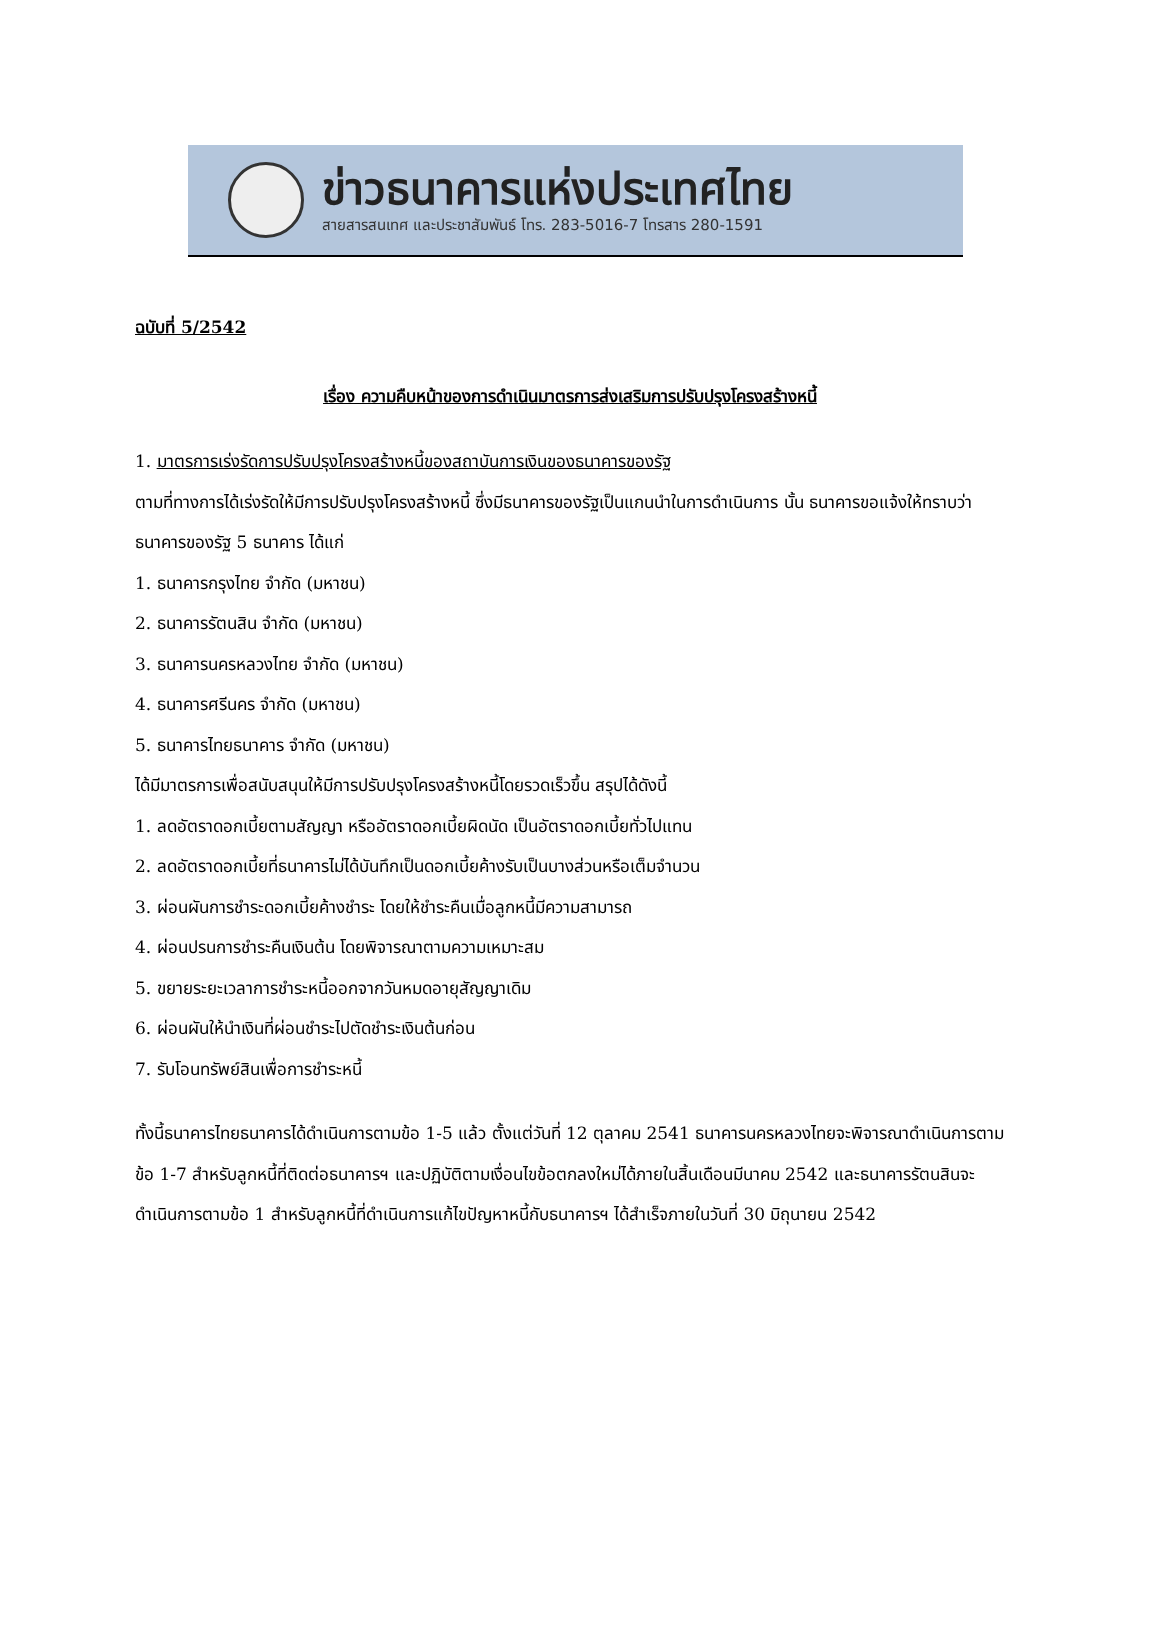ข่าวธนาคารแห่งประเทศไทย
สายสารสนเทศ และประชาสัมพันธ์ โทร. 283-5016-7 โทรสาร 280-1591
ฉบับที่ 5/2542
เรื่อง ความคืบหน้าของการดำเนินมาตรการส่งเสริมการปรับปรุงโครงสร้างหนี้
1. มาตรการเร่งรัดการปรับปรุงโครงสร้างหนี้ของสถาบันการเงินของธนาคารของรัฐ
ตามที่ทางการได้เร่งรัดให้มีการปรับปรุงโครงสร้างหนี้ ซึ่งมีธนาคารของรัฐเป็นแกนนำในการดำเนินการ นั้น ธนาคารขอแจ้งให้ทราบว่า ธนาคารของรัฐ 5 ธนาคาร ได้แก่
1. ธนาคารกรุงไทย จำกัด (มหาชน)
2. ธนาคารรัตนสิน จำกัด (มหาชน)
3. ธนาคารนครหลวงไทย จำกัด (มหาชน)
4. ธนาคารศรีนคร จำกัด (มหาชน)
5. ธนาคารไทยธนาคาร จำกัด (มหาชน)
ได้มีมาตรการเพื่อสนับสนุนให้มีการปรับปรุงโครงสร้างหนี้โดยรวดเร็วขึ้น สรุปได้ดังนี้
1. ลดอัตราดอกเบี้ยตามสัญญา หรืออัตราดอกเบี้ยผิดนัด เป็นอัตราดอกเบี้ยทั่วไปแทน
2. ลดอัตราดอกเบี้ยที่ธนาคารไม่ได้บันทึกเป็นดอกเบี้ยค้างรับเป็นบางส่วนหรือเต็มจำนวน
3. ผ่อนผันการชำระดอกเบี้ยค้างชำระ โดยให้ชำระคืนเมื่อลูกหนี้มีความสามารถ
4. ผ่อนปรนการชำระคืนเงินต้น โดยพิจารณาตามความเหมาะสม
5. ขยายระยะเวลาการชำระหนี้ออกจากวันหมดอายุสัญญาเดิม
6. ผ่อนผันให้นำเงินที่ผ่อนชำระไปตัดชำระเงินต้นก่อน
7. รับโอนทรัพย์สินเพื่อการชำระหนี้
ทั้งนี้ธนาคารไทยธนาคารได้ดำเนินการตามข้อ 1-5 แล้ว ตั้งแต่วันที่ 12 ตุลาคม 2541 ธนาคารนครหลวงไทยจะพิจารณาดำเนินการตามข้อ 1-7 สำหรับลูกหนี้ที่ติดต่อธนาคารฯ และปฏิบัติตามเงื่อนไขข้อตกลงใหม่ได้ภายในสิ้นเดือนมีนาคม 2542 และธนาคารรัตนสินจะดำเนินการตามข้อ 1 สำหรับลูกหนี้ที่ดำเนินการแก้ไขปัญหาหนี้กับธนาคารฯ ได้สำเร็จภายในวันที่ 30 มิถุนายน 2542